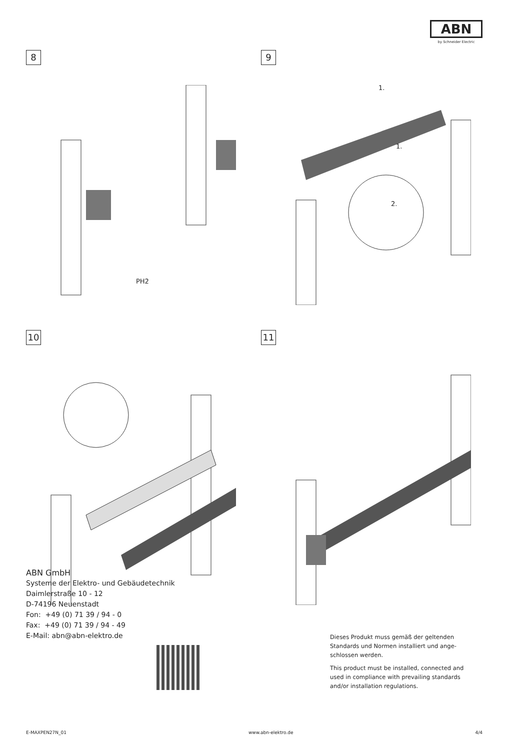ABN
by Schneider Electric
8
PH2
9
1.
1.
2.
10
11
ABN GmbH
Systeme der Elektro- und Gebäudetechnik
Daimlerstraße 10 - 12
D-74196 Neuenstadt
Fon: +49 (0) 71 39 / 94 - 0
Fax: +49 (0) 71 39 / 94 - 49
E-Mail: abn@abn-elektro.de
Dieses Produkt muss gemäß der geltenden Standards und Normen installiert und ange­schlossen werden.
This product must be installed, connected and used in compliance with prevailing standards and/or installation regulations.
E-MAXPEN27N_01 www.abn-elektro.de 4/4